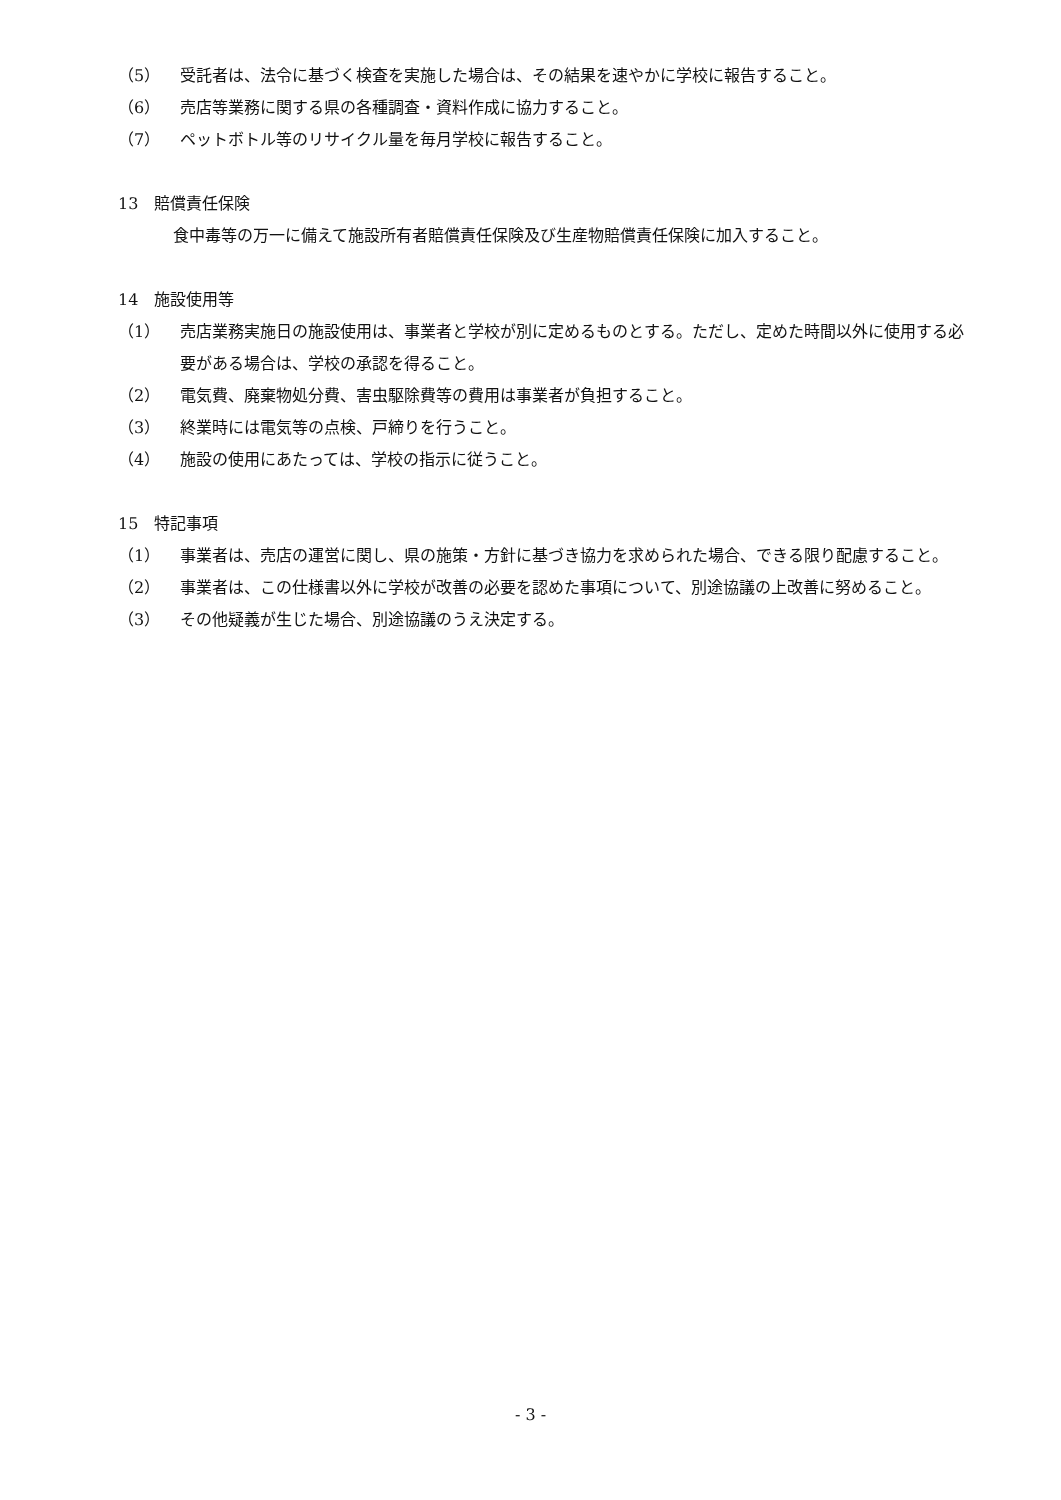（5） 受託者は、法令に基づく検査を実施した場合は、その結果を速やかに学校に報告すること。
（6） 売店等業務に関する県の各種調査・資料作成に協力すること。
（7） ペットボトル等のリサイクル量を毎月学校に報告すること。
13　賠償責任保険
食中毒等の万一に備えて施設所有者賠償責任保険及び生産物賠償責任保険に加入すること。
14　施設使用等
（1） 売店業務実施日の施設使用は、事業者と学校が別に定めるものとする。ただし、定めた時間以外に使用する必要がある場合は、学校の承認を得ること。
（2） 電気費、廃棄物処分費、害虫駆除費等の費用は事業者が負担すること。
（3） 終業時には電気等の点検、戸締りを行うこと。
（4） 施設の使用にあたっては、学校の指示に従うこと。
15　特記事項
（1） 事業者は、売店の運営に関し、県の施策・方針に基づき協力を求められた場合、できる限り配慮すること。
（2） 事業者は、この仕様書以外に学校が改善の必要を認めた事項について、別途協議の上改善に努めること。
（3） その他疑義が生じた場合、別途協議のうえ決定する。
- 3 -